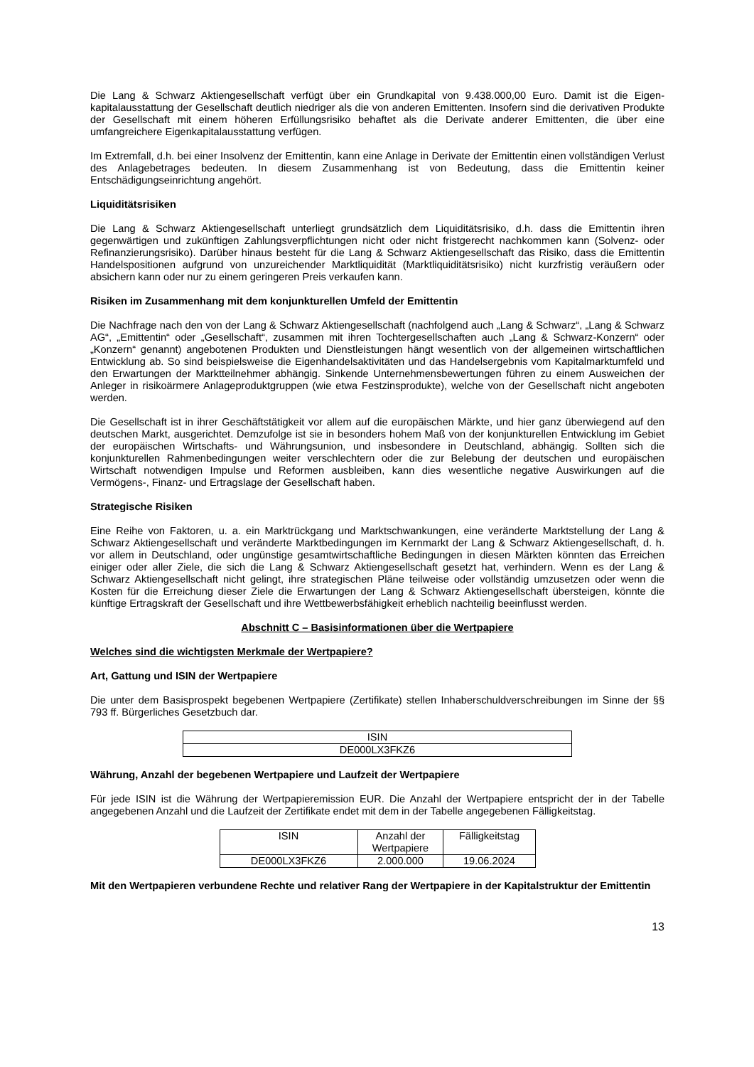Die Lang & Schwarz Aktiengesellschaft verfügt über ein Grundkapital von 9.438.000,00 Euro. Damit ist die Eigen­kapitalausstattung der Gesellschaft deutlich niedriger als die von anderen Emittenten. Insofern sind die derivativen Produkte der Gesellschaft mit einem höheren Erfüllungsrisiko behaftet als die Derivate anderer Emittenten, die über eine umfangreichere Eigenkapitalausstattung verfügen.
Im Extremfall, d.h. bei einer Insolvenz der Emittentin, kann eine Anlage in Derivate der Emittentin einen vollständigen Verlust des Anlagebetrages bedeuten. In diesem Zusammenhang ist von Bedeutung, dass die Emittentin keiner Entschädigungseinrichtung angehört.
Liquiditätsrisiken
Die Lang & Schwarz Aktiengesellschaft unterliegt grundsätzlich dem Liquiditätsrisiko, d.h. dass die Emittentin ihren gegenwärtigen und zukünftigen Zahlungsverpflichtungen nicht oder nicht fristgerecht nachkommen kann (Solvenz- oder Refinanzierungsrisiko). Darüber hinaus besteht für die Lang & Schwarz Aktiengesellschaft das Risiko, dass die Emittentin Handelspositionen aufgrund von unzureichender Marktliquidität (Marktliquiditätsrisiko) nicht kurzfristig veräußern oder absichern kann oder nur zu einem geringeren Preis verkaufen kann.
Risiken im Zusammenhang mit dem konjunkturellen Umfeld der Emittentin
Die Nachfrage nach den von der Lang & Schwarz Aktiengesellschaft (nachfolgend auch „Lang & Schwarz“, „Lang & Schwarz AG“, „Emittentin“ oder „Gesellschaft“, zusammen mit ihren Tochtergesellschaften auch „Lang & Schwarz-Konzern“ oder „Konzern“ genannt) angebotenen Produkten und Dienstleistungen hängt wesentlich von der allgemeinen wirtschaftlichen Entwicklung ab. So sind beispielsweise die Eigenhandelsaktivitäten und das Handelsergebnis vom Kapitalmarktumfeld und den Erwartungen der Marktteilnehmer abhängig. Sinkende Unternehmensbewertungen führen zu einem Ausweichen der Anleger in risikoärmere Anlageproduktgruppen (wie etwa Festzinsprodukte), welche von der Gesellschaft nicht angeboten werden.
Die Gesellschaft ist in ihrer Geschäftstätigkeit vor allem auf die europäischen Märkte, und hier ganz überwiegend auf den deutschen Markt, ausgerichtet. Demzufolge ist sie in besonders hohem Maß von der konjunkturellen Entwicklung im Gebiet der europäischen Wirtschafts- und Währungsunion, und insbesondere in Deutschland, abhängig. Sollten sich die konjunkturellen Rahmenbedingungen weiter verschlechtern oder die zur Belebung der deutschen und europäischen Wirtschaft notwendigen Impulse und Reformen ausbleiben, kann dies wesentliche negative Auswirkungen auf die Vermögens-, Finanz- und Ertragslage der Gesellschaft haben.
Strategische Risiken
Eine Reihe von Faktoren, u. a. ein Marktrückgang und Marktschwankungen, eine veränderte Marktstellung der Lang & Schwarz Aktiengesellschaft und veränderte Marktbedingungen im Kernmarkt der Lang & Schwarz Aktiengesellschaft, d. h. vor allem in Deutschland, oder ungünstige gesamtwirtschaftliche Bedingungen in diesen Märkten könnten das Erreichen einiger oder aller Ziele, die sich die Lang & Schwarz Aktiengesellschaft gesetzt hat, verhindern. Wenn es der Lang & Schwarz Aktiengesellschaft nicht gelingt, ihre strategischen Pläne teilweise oder vollständig umzusetzen oder wenn die Kosten für die Erreichung dieser Ziele die Erwartungen der Lang & Schwarz Aktiengesellschaft übersteigen, könnte die künftige Ertragskraft der Gesellschaft und ihre Wettbewerbsfähigkeit erheblich nachteilig beeinflusst werden.
Abschnitt C – Basisinformationen über die Wertpapiere
Welches sind die wichtigsten Merkmale der Wertpapiere?
Art, Gattung und ISIN der Wertpapiere
Die unter dem Basisprospekt begebenen Wertpapiere (Zertifikate) stellen Inhaberschuldverschreibungen im Sinne der §§ 793 ff. Bürgerliches Gesetzbuch dar.
| ISIN |
| --- |
| DE000LX3FKZ6 |
Währung, Anzahl der begebenen Wertpapiere und Laufzeit der Wertpapiere
Für jede ISIN ist die Währung der Wertpapieremission EUR. Die Anzahl der Wertpapiere entspricht der in der Tabelle angegebenen Anzahl und die Laufzeit der Zertifikate endet mit dem in der Tabelle angegebenen Fälligkeitstag.
| ISIN | Anzahl der Wertpapiere | Fälligkeitstag |
| --- | --- | --- |
| DE000LX3FKZ6 | 2.000.000 | 19.06.2024 |
Mit den Wertpapieren verbundene Rechte und relativer Rang der Wertpapiere in der Kapitalstruktur der Emittentin
13